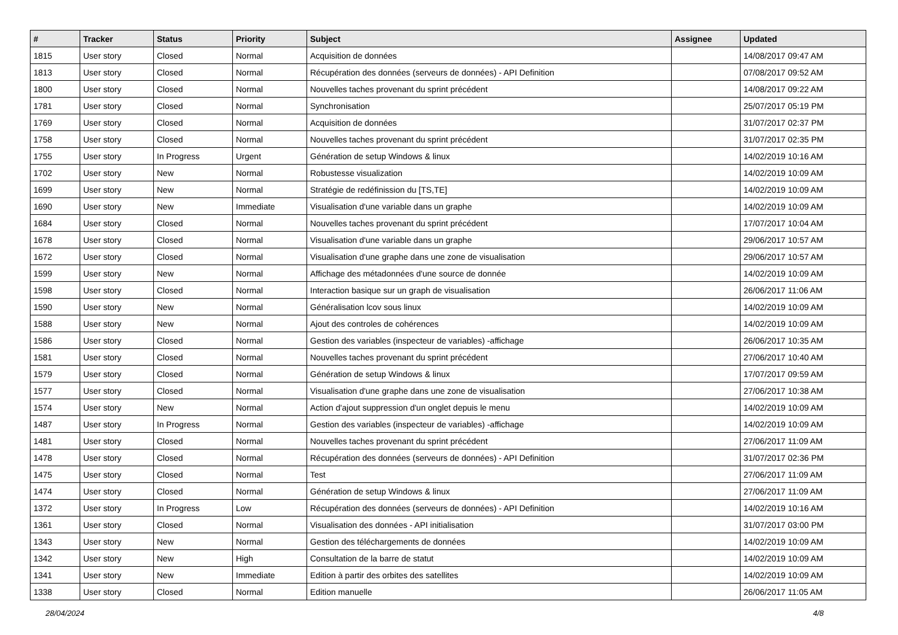| # | Tracker | Status | Priority | Subject | Assignee | Updated |
| --- | --- | --- | --- | --- | --- | --- |
| 1815 | User story | Closed | Normal | Acquisition de données | | 14/08/2017 09:47 AM |
| 1813 | User story | Closed | Normal | Récupération des données (serveurs de données) - API Definition | | 07/08/2017 09:52 AM |
| 1800 | User story | Closed | Normal | Nouvelles taches provenant du sprint précédent | | 14/08/2017 09:22 AM |
| 1781 | User story | Closed | Normal | Synchronisation | | 25/07/2017 05:19 PM |
| 1769 | User story | Closed | Normal | Acquisition de données | | 31/07/2017 02:37 PM |
| 1758 | User story | Closed | Normal | Nouvelles taches provenant du sprint précédent | | 31/07/2017 02:35 PM |
| 1755 | User story | In Progress | Urgent | Génération de setup Windows & linux | | 14/02/2019 10:16 AM |
| 1702 | User story | New | Normal | Robustesse visualization | | 14/02/2019 10:09 AM |
| 1699 | User story | New | Normal | Stratégie de redéfinission du [TS,TE] | | 14/02/2019 10:09 AM |
| 1690 | User story | New | Immediate | Visualisation d'une variable dans un graphe | | 14/02/2019 10:09 AM |
| 1684 | User story | Closed | Normal | Nouvelles taches provenant du sprint précédent | | 17/07/2017 10:04 AM |
| 1678 | User story | Closed | Normal | Visualisation d'une variable dans un graphe | | 29/06/2017 10:57 AM |
| 1672 | User story | Closed | Normal | Visualisation d'une graphe dans une zone de visualisation | | 29/06/2017 10:57 AM |
| 1599 | User story | New | Normal | Affichage des métadonnées d'une source de donnée | | 14/02/2019 10:09 AM |
| 1598 | User story | Closed | Normal | Interaction basique sur un graph de visualisation | | 26/06/2017 11:06 AM |
| 1590 | User story | New | Normal | Généralisation lcov sous linux | | 14/02/2019 10:09 AM |
| 1588 | User story | New | Normal | Ajout des controles de cohérences | | 14/02/2019 10:09 AM |
| 1586 | User story | Closed | Normal | Gestion des variables (inspecteur de variables) -affichage | | 26/06/2017 10:35 AM |
| 1581 | User story | Closed | Normal | Nouvelles taches provenant du sprint précédent | | 27/06/2017 10:40 AM |
| 1579 | User story | Closed | Normal | Génération de setup Windows & linux | | 17/07/2017 09:59 AM |
| 1577 | User story | Closed | Normal | Visualisation d'une graphe dans une zone de visualisation | | 27/06/2017 10:38 AM |
| 1574 | User story | New | Normal | Action d'ajout suppression d'un onglet depuis le menu | | 14/02/2019 10:09 AM |
| 1487 | User story | In Progress | Normal | Gestion des variables (inspecteur de variables) -affichage | | 14/02/2019 10:09 AM |
| 1481 | User story | Closed | Normal | Nouvelles taches provenant du sprint précédent | | 27/06/2017 11:09 AM |
| 1478 | User story | Closed | Normal | Récupération des données (serveurs de données) - API Definition | | 31/07/2017 02:36 PM |
| 1475 | User story | Closed | Normal | Test | | 27/06/2017 11:09 AM |
| 1474 | User story | Closed | Normal | Génération de setup Windows & linux | | 27/06/2017 11:09 AM |
| 1372 | User story | In Progress | Low | Récupération des données (serveurs de données) - API Definition | | 14/02/2019 10:16 AM |
| 1361 | User story | Closed | Normal | Visualisation des données - API initialisation | | 31/07/2017 03:00 PM |
| 1343 | User story | New | Normal | Gestion des téléchargements de données | | 14/02/2019 10:09 AM |
| 1342 | User story | New | High | Consultation de la barre de statut | | 14/02/2019 10:09 AM |
| 1341 | User story | New | Immediate | Edition à partir des orbites des satellites | | 14/02/2019 10:09 AM |
| 1338 | User story | Closed | Normal | Edition manuelle | | 26/06/2017 11:05 AM |
28/04/2024 4/8